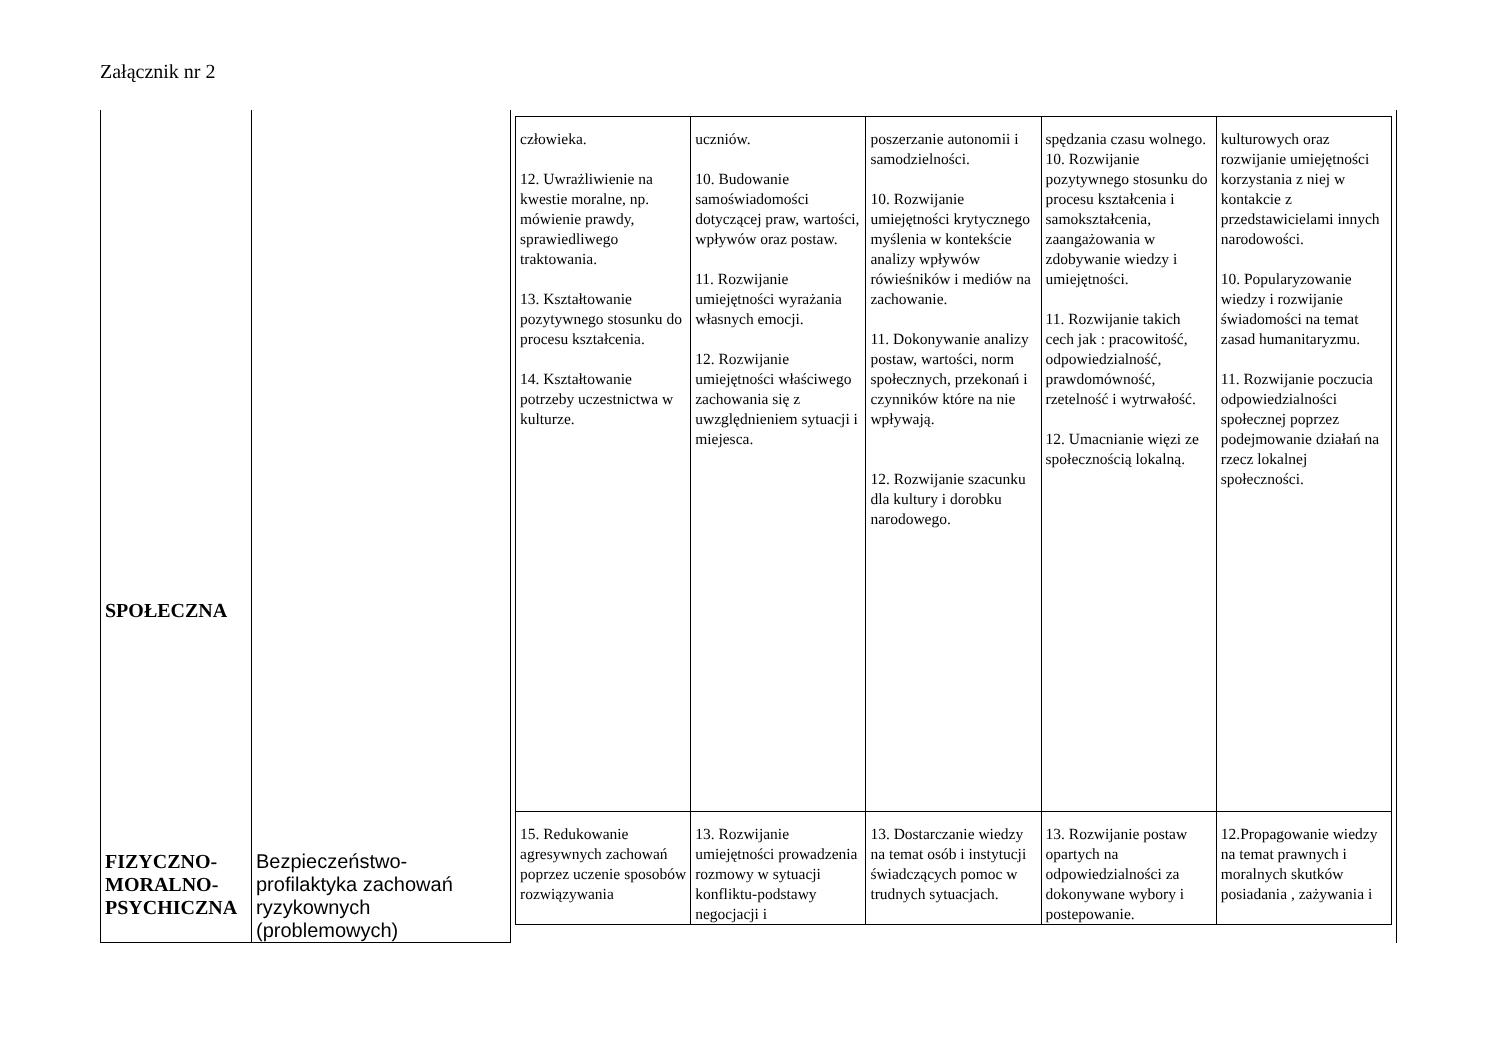Załącznik nr 2
| SPOŁECZNA | | / człowieka. 12. Uwrażliwienie na kwestie moralne, np. mówienie prawdy, sprawiedliwego traktowania. 13. Kształtowanie pozytywnego stosunku do procesu kształcenia. 14. Kształtowanie potrzeby uczestnictwa w kulturze. / uczniów. 10. Budowanie samoświadomości dotyczącej praw, wartości, wpływów oraz postaw. 11. Rozwijanie umiejętności wyrażania własnych emocji. 12. Rozwijanie umiejętności właściwego zachowania się z uwzględnieniem sytuacji i miejesca. / poszerzanie autonomii i samodzielności. 10. Rozwijanie umiejętności krytycznego myślenia w kontekście analizy wpływów rówieśników i mediów na zachowanie. 11. Dokonywanie analizy postaw, wartości, norm społecznych, przekonań i czynników które na nie wpływają. 12. Rozwijanie szacunku dla kultury i dorobku narodowego. / spędzania czasu wolnego. 10. Rozwijanie pozytywnego stosunku do procesu kształcenia i samokształcenia, zaangażowania w zdobywanie wiedzy i umiejętności. 11. Rozwijanie takich cech jak : pracowitość, odpowiedzialność, prawdomówność, rzetelność i wytrwałość. 12. Umacnianie więzi ze społecznością lokalną. / kulturowych oraz rozwijanie umiejętności korzystania z niej w kontakcie z przedstawicielami innych narodowości. 10. Popularyzowanie wiedzy i rozwijanie świadomości na temat zasad humanitaryzmu. 11. Rozwijanie poczucia odpowiedzialności społecznej poprzez podejmowanie działań na rzecz lokalnej społeczności. / / 15. Redukowanie agresywnych zachowań poprzez uczenie sposobów rozwiązywania / 13. Rozwijanie umiejętności prowadzenia rozmowy w sytuacji konfliktu-podstawy negocjacji i / 13. Dostarczanie wiedzy na temat osób i instytucji świadczących pomoc w trudnych sytuacjach. / 13. Rozwijanie postaw opartych na odpowiedzialności za dokonywane wybory i postepowanie. / 12.Propagowanie wiedzy na temat prawnych i moralnych skutków posiadania , zażywania i / |
| FIZYCZNO- MORALNO- PSYCHICZNA | Bezpieczeństwo- profilaktyka zachowań ryzykownych (problemowych) | |